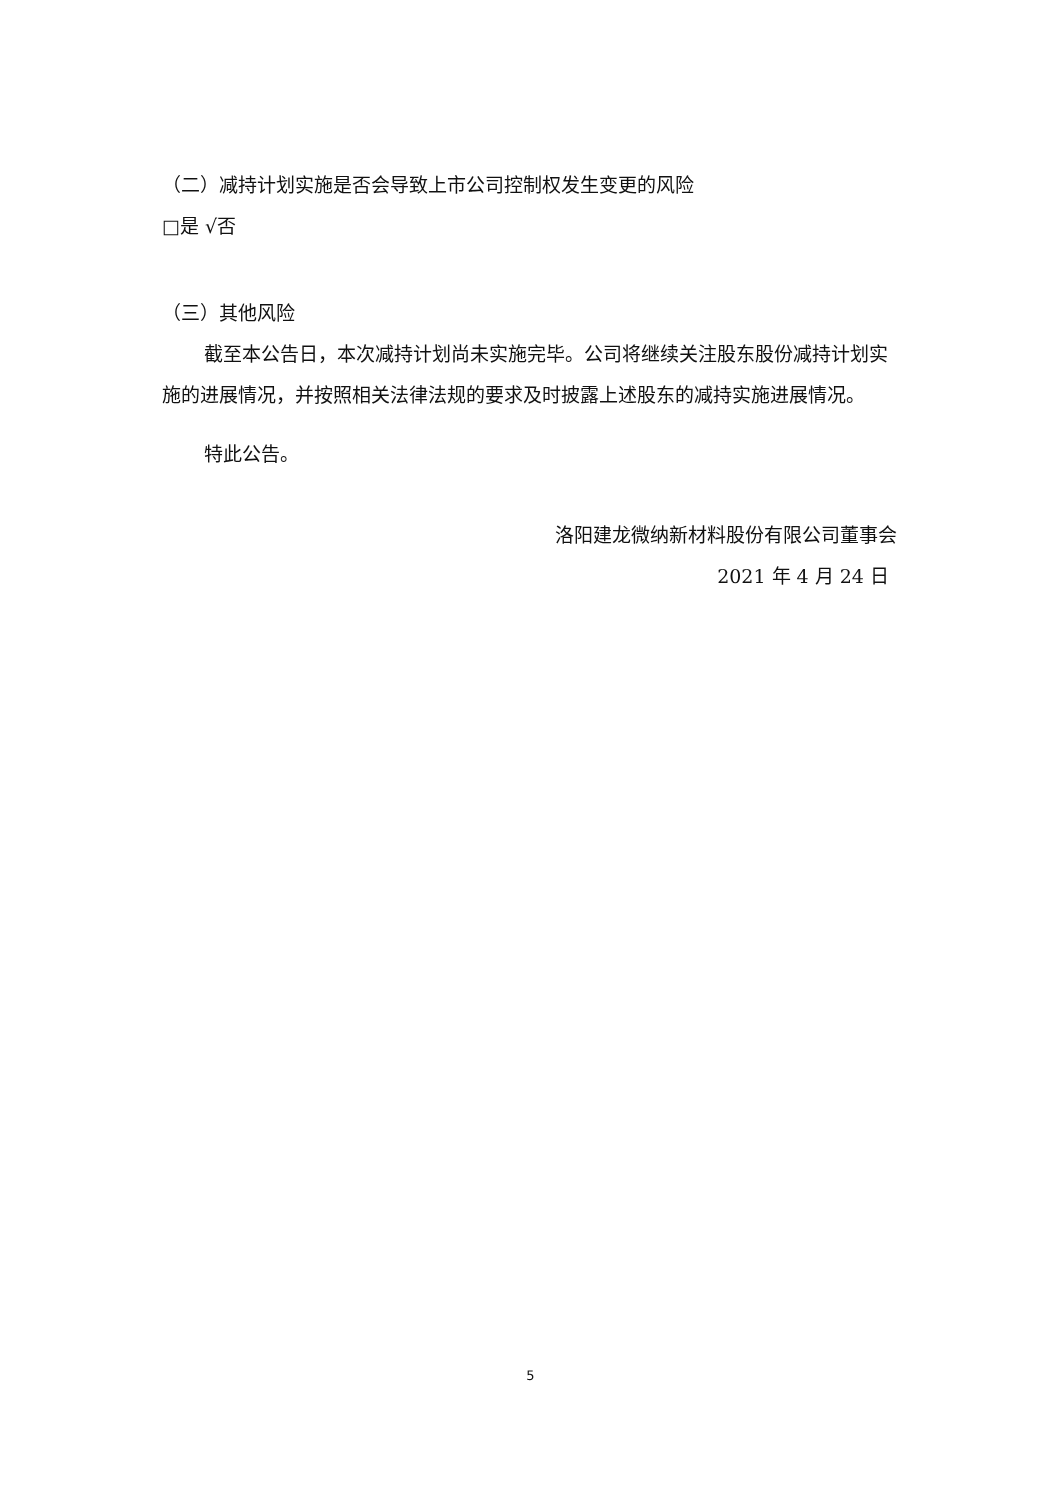（二）减持计划实施是否会导致上市公司控制权发生变更的风险
□是 √否
（三）其他风险
截至本公告日，本次减持计划尚未实施完毕。公司将继续关注股东股份减持计划实施的进展情况，并按照相关法律法规的要求及时披露上述股东的减持实施进展情况。
特此公告。
洛阳建龙微纳新材料股份有限公司董事会
2021 年 4 月 24 日
5